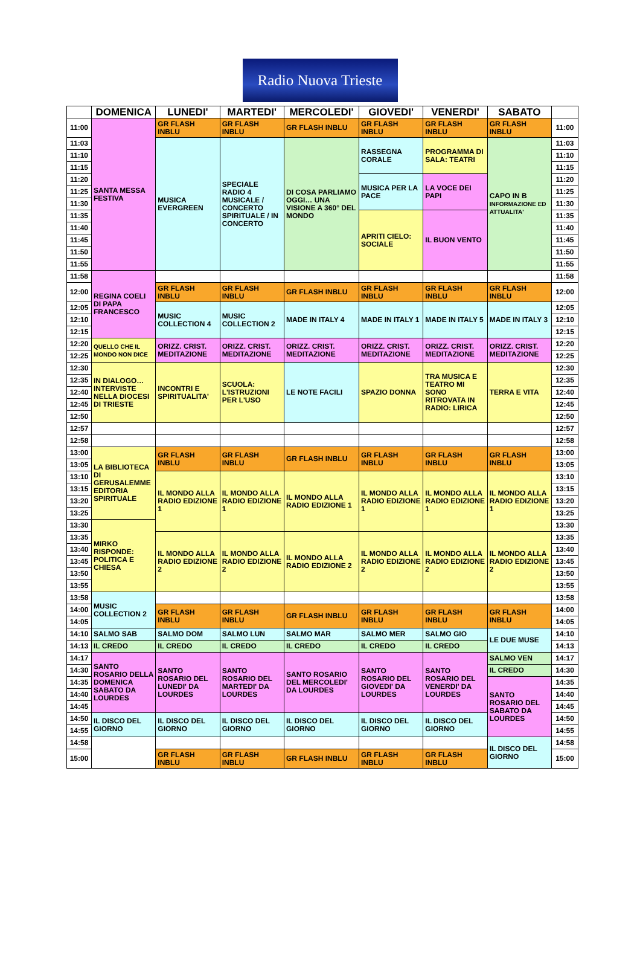Radio Nuova Trieste
| | DOMENICA | LUNEDI' | MARTEDI' | MERCOLEDI' | GIOVEDI' | VENERDI' | SABATO | |
| --- | --- | --- | --- | --- | --- | --- | --- | --- |
| 11:00 | SANTA MESSA FESTIVA | GR FLASH INBLU | GR FLASH INBLU | GR FLASH INBLU | GR FLASH INBLU | GR FLASH INBLU | GR FLASH INBLU | 11:00 |
| 11:03 | | MUSICA EVERGREEN | SPECIALE RADIO 4 MUSICALE / CONCERTO SPIRITUALE / IN CONCERTO | DI COSA PARLIAMO OGGI… UNA VISIONE A 360° DEL MONDO | RASSEGNA CORALE | PROGRAMMA DI SALA: TEATRI | CAPO IN B INFORMAZIONE ED ATTUALITA' | 11:03 |
| 11:10 | | | | | | | | 11:10 |
| 11:15 | | | | | | | | 11:15 |
| 11:20 | | | | | MUSICA PER LA PACE | LA VOCE DEI PAPI | | 11:20 |
| 11:25 | | | | | | | | 11:25 |
| 11:30 | | | | | | | | 11:30 |
| 11:35 | | | | | APRITI CIELO: SOCIALE | IL BUON VENTO | | 11:35 |
| 11:40 | | | | | | | | 11:40 |
| 11:45 | | | | | | | | 11:45 |
| 11:50 | | | | | | | | 11:50 |
| 11:55 | | | | | | | | 11:55 |
| 11:58 | REGINA COELI DI PAPA FRANCESCO | | | | | | | 11:58 |
| 12:00 | | GR FLASH INBLU | GR FLASH INBLU | GR FLASH INBLU | GR FLASH INBLU | GR FLASH INBLU | GR FLASH INBLU | 12:00 |
| 12:05 | | MUSIC COLLECTION 4 | MUSIC COLLECTION 2 | MADE IN ITALY 4 | MADE IN ITALY 1 | MADE IN ITALY 5 | MADE IN ITALY 3 | 12:05 |
| 12:10 | | | | | | | | 12:10 |
| 12:15 | | | | | | | | 12:15 |
| 12:20 | QUELLO CHE IL MONDO NON DICE | ORIZZ. CRIST. MEDITAZIONE | ORIZZ. CRIST. MEDITAZIONE | ORIZZ. CRIST. MEDITAZIONE | ORIZZ. CRIST. MEDITAZIONE | ORIZZ. CRIST. MEDITAZIONE | ORIZZ. CRIST. MEDITAZIONE | 12:20 |
| 12:25 | | | | | | | | 12:25 |
| 12:30 | IN DIALOGO… INTERVISTE NELLA DIOCESI DI TRIESTE | INCONTRI E SPIRITUALITA' | SCUOLA: L'ISTRUZIONI PER L'USO | LE NOTE FACILI | SPAZIO DONNA | TRA MUSICA E TEATRO MI SONO RITROVATA IN RADIO: LIRICA | TERRA E VITA | 12:30 |
| 12:35 | | | | | | | | 12:35 |
| 12:40 | | | | | | | | 12:40 |
| 12:45 | | | | | | | | 12:45 |
| 12:50 | | | | | | | | 12:50 |
| 12:57 | | | | | | | | 12:57 |
| 12:58 | | | | | | | | 12:58 |
| 13:00 | LA BIBLIOTECA DI GERUSALEMME EDITORIA SPIRITUALE | GR FLASH INBLU | GR FLASH INBLU | GR FLASH INBLU | GR FLASH INBLU | GR FLASH INBLU | GR FLASH INBLU | 13:00 |
| 13:05 | | | | | | | | 13:05 |
| 13:10 | | IL MONDO ALLA RADIO EDIZIONE 1 | IL MONDO ALLA RADIO EDIZIONE 1 | IL MONDO ALLA RADIO EDIZIONE 1 | IL MONDO ALLA RADIO EDIZIONE 1 | IL MONDO ALLA RADIO EDIZIONE 1 | IL MONDO ALLA RADIO EDIZIONE 1 | 13:10 |
| 13:15 | | | | | | | | 13:15 |
| 13:20 | | | | | | | | 13:20 |
| 13:25 | | | | | | | | 13:25 |
| 13:30 | MIRKO RISPONDE: POLITICA E CHIESA | | | | | | | 13:30 |
| 13:35 | | IL MONDO ALLA RADIO EDIZIONE 2 | IL MONDO ALLA RADIO EDIZIONE 2 | IL MONDO ALLA RADIO EDIZIONE 2 | IL MONDO ALLA RADIO EDIZIONE 2 | IL MONDO ALLA RADIO EDIZIONE 2 | IL MONDO ALLA RADIO EDIZIONE 2 | 13:35 |
| 13:40 | | | | | | | | 13:40 |
| 13:45 | | | | | | | | 13:45 |
| 13:50 | | | | | | | | 13:50 |
| 13:55 | | | | | | | | 13:55 |
| 13:58 | MUSIC COLLECTION 2 | | | | | | | 13:58 |
| 14:00 | | GR FLASH INBLU | GR FLASH INBLU | GR FLASH INBLU | GR FLASH INBLU | GR FLASH INBLU | GR FLASH INBLU | 14:00 |
| 14:05 | | | | | | | | 14:05 |
| 14:10 | SALMO SAB | SALMO DOM | SALMO LUN | SALMO MAR | SALMO MER | SALMO GIO | LE DUE MUSE | 14:10 |
| 14:13 | IL CREDO | IL CREDO | IL CREDO | IL CREDO | IL CREDO | IL CREDO | | 14:13 |
| 14:17 | SANTO ROSARIO DELLA DOMENICA SABATO DA LOURDES | SANTO ROSARIO DEL LUNEDI' DA LOURDES | SANTO ROSARIO DEL MARTEDI' DA LOURDES | SANTO ROSARIO DEL MERCOLEDI' DA LOURDES | SANTO ROSARIO DEL GIOVEDI' DA LOURDES | SANTO ROSARIO DEL VENERDI' DA LOURDES | SALMO VEN | 14:17 |
| 14:30 | | | | | | | IL CREDO | 14:30 |
| 14:35 | | | | | | | SANTO ROSARIO DEL SABATO DA LOURDES | 14:35 |
| 14:40 | | | | | | | | 14:40 |
| 14:45 | | | | | | | | 14:45 |
| 14:50 | IL DISCO DEL GIORNO | IL DISCO DEL GIORNO | IL DISCO DEL GIORNO | IL DISCO DEL GIORNO | IL DISCO DEL GIORNO | IL DISCO DEL GIORNO | | 14:50 |
| 14:55 | | | | | | | | 14:55 |
| 14:58 | | | | | | | IL DISCO DEL GIORNO | 14:58 |
| 15:00 | | GR FLASH INBLU | GR FLASH INBLU | GR FLASH INBLU | GR FLASH INBLU | GR FLASH INBLU | | 15:00 |